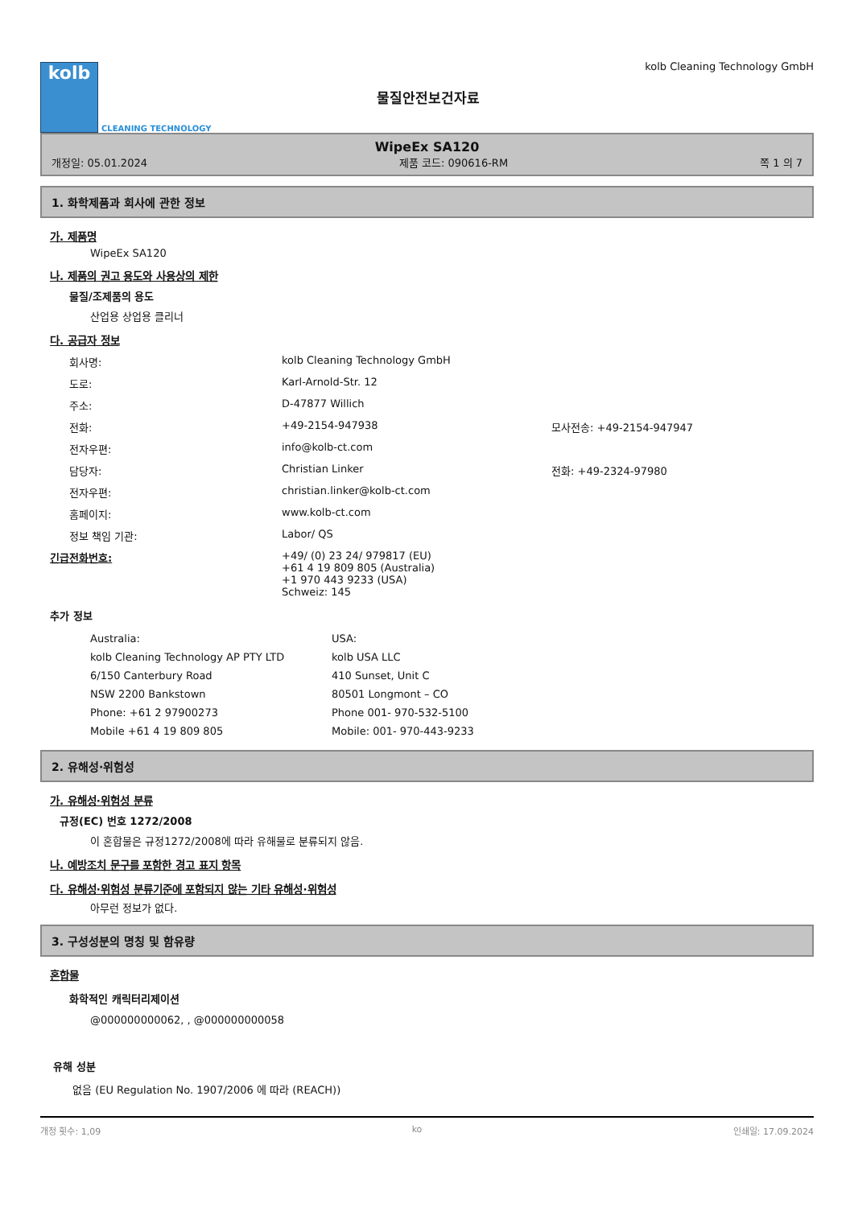kolb
CLEANING TECHNOLOGY
물질안전보건자료
kolb Cleaning Technology GmbH
WipeEx SA120
개정일: 05.01.2024 제품 코드: 090616-RM 쪽 1 의 7
1. 화학제품과 회사에 관한 정보
가. 제품명
WipeEx SA120
나. 제품의 권고 용도와 사용상의 제한
물질/조제품의 용도
산업용 상업용 클리너
다. 공급자 정보
회사명: kolb Cleaning Technology GmbH
도로: Karl-Arnold-Str. 12
주소: D-47877 Willich
전화: +49-2154-947938 모사전송: +49-2154-947947
전자우편: info@kolb-ct.com
담당자: Christian Linker 전화: +49-2324-97980
전자우편: christian.linker@kolb-ct.com
홈페이지: www.kolb-ct.com
정보 책임 기관: Labor/ QS
긴급전화번호: +49/ (0) 23 24/ 979817 (EU)
+61 4 19 809 805 (Australia)
+1 970 443 9233 (USA)
Schweiz: 145
추가 정보
Australia:
kolb Cleaning Technology AP PTY LTD
6/150 Canterbury Road
NSW 2200 Bankstown
Phone: +61 2 97900273
Mobile +61 4 19 809 805
USA:
kolb USA LLC
410 Sunset, Unit C
80501 Longmont – CO
Phone 001- 970-532-5100
Mobile: 001- 970-443-9233
2. 유해성·위험성
가. 유해성·위험성 분류
규정(EC) 번호 1272/2008
이 혼합물은 규정1272/2008에 따라 유해물로 분류되지 않음.
나. 예방조치 문구를 포함한 경고 표지 항목
다. 유해성·위험성 분류기준에 포함되지 않는 기타 유해성·위험성
아무런 정보가 없다.
3. 구성성분의 명칭 및 함유량
혼합물
화학적인 캐릭터리제이션
@000000000062, , @000000000058
유해 성분
없음 (EU Regulation No. 1907/2006 에 따라 (REACH))
개정 횟수: 1,09 ko 인쇄일: 17.09.2024